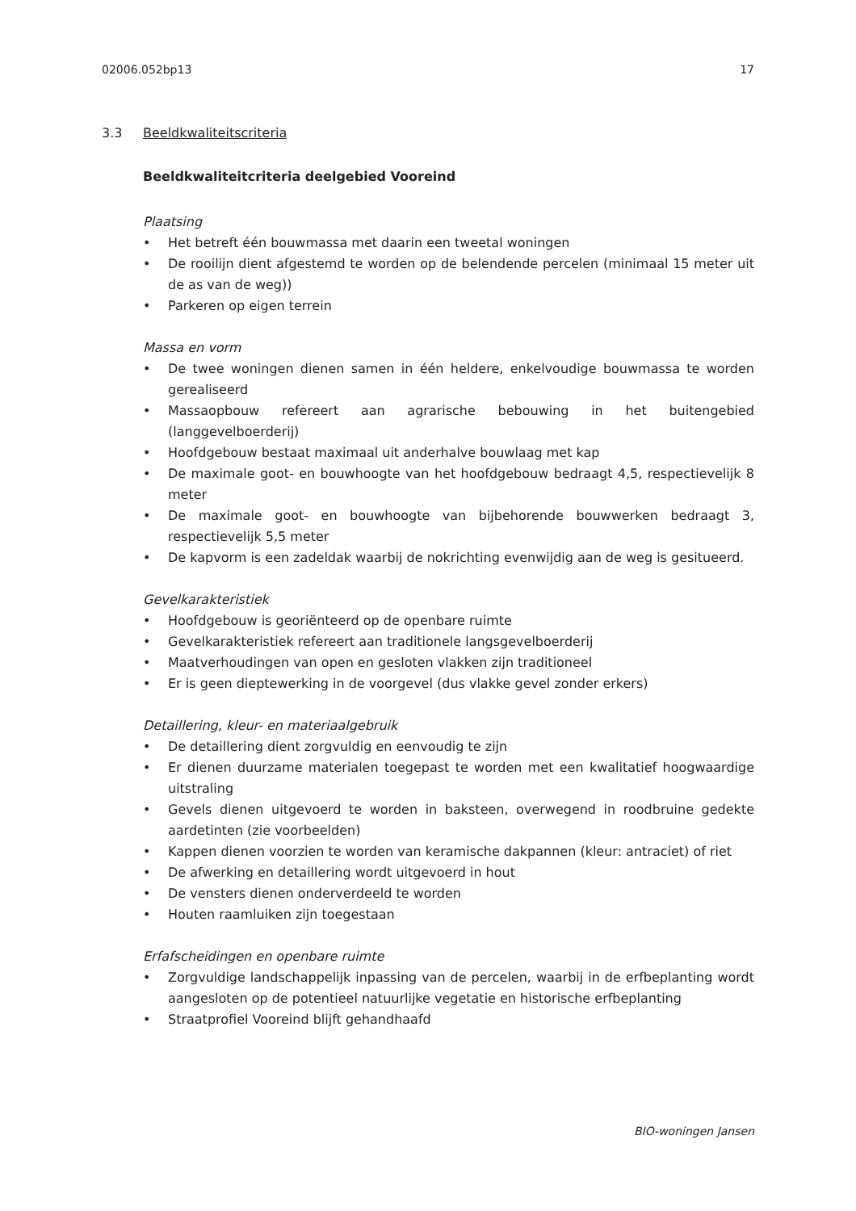02006.052bp13 17
3.3 Beeldkwaliteitscriteria
Beeldkwaliteitcriteria deelgebied Vooreind
Plaatsing
• Het betreft één bouwmassa met daarin een tweetal woningen
• De rooilijn dient afgestemd te worden op de belendende percelen (minimaal 15 meter uit de as van de weg))
• Parkeren op eigen terrein
Massa en vorm
• De twee woningen dienen samen in één heldere, enkelvoudige bouwmassa te worden gerealiseerd
• Massaopbouw refereert aan agrarische bebouwing in het buitengebied (langgevelboerderij)
• Hoofdgebouw bestaat maximaal uit anderhalve bouwlaag met kap
• De maximale goot- en bouwhoogte van het hoofdgebouw bedraagt 4,5, respectievelijk 8 meter
• De maximale goot- en bouwhoogte van bijbehorende bouwwerken bedraagt 3, respectievelijk 5,5 meter
• De kapvorm is een zadeldak waarbij de nokrichting evenwijdig aan de weg is gesitueerd.
Gevelkarakteristiek
• Hoofdgebouw is georiënteerd op de openbare ruimte
• Gevelkarakteristiek refereert aan traditionele langsgevelboerderij
• Maatverhoudingen van open en gesloten vlakken zijn traditioneel
• Er is geen dieptewerking in de voorgevel (dus vlakke gevel zonder erkers)
Detaillering, kleur- en materiaalgebruik
• De detaillering dient zorgvuldig en eenvoudig te zijn
• Er dienen duurzame materialen toegepast te worden met een kwalitatief hoogwaardige uitstraling
• Gevels dienen uitgevoerd te worden in baksteen, overwegend in roodbruine gedekte aardetinten (zie voorbeelden)
• Kappen dienen voorzien te worden van keramische dakpannen (kleur: antraciet) of riet
• De afwerking en detaillering wordt uitgevoerd in hout
• De vensters dienen onderverdeeld te worden
• Houten raamluiken zijn toegestaan
Erfafscheidingen en openbare ruimte
• Zorgvuldige landschappelijk inpassing van de percelen, waarbij in de erfbeplanting wordt aangesloten op de potentieel natuurlijke vegetatie en historische erfbeplanting
• Straatprofiel Vooreind blijft gehandhaafd
BIO-woningen Jansen